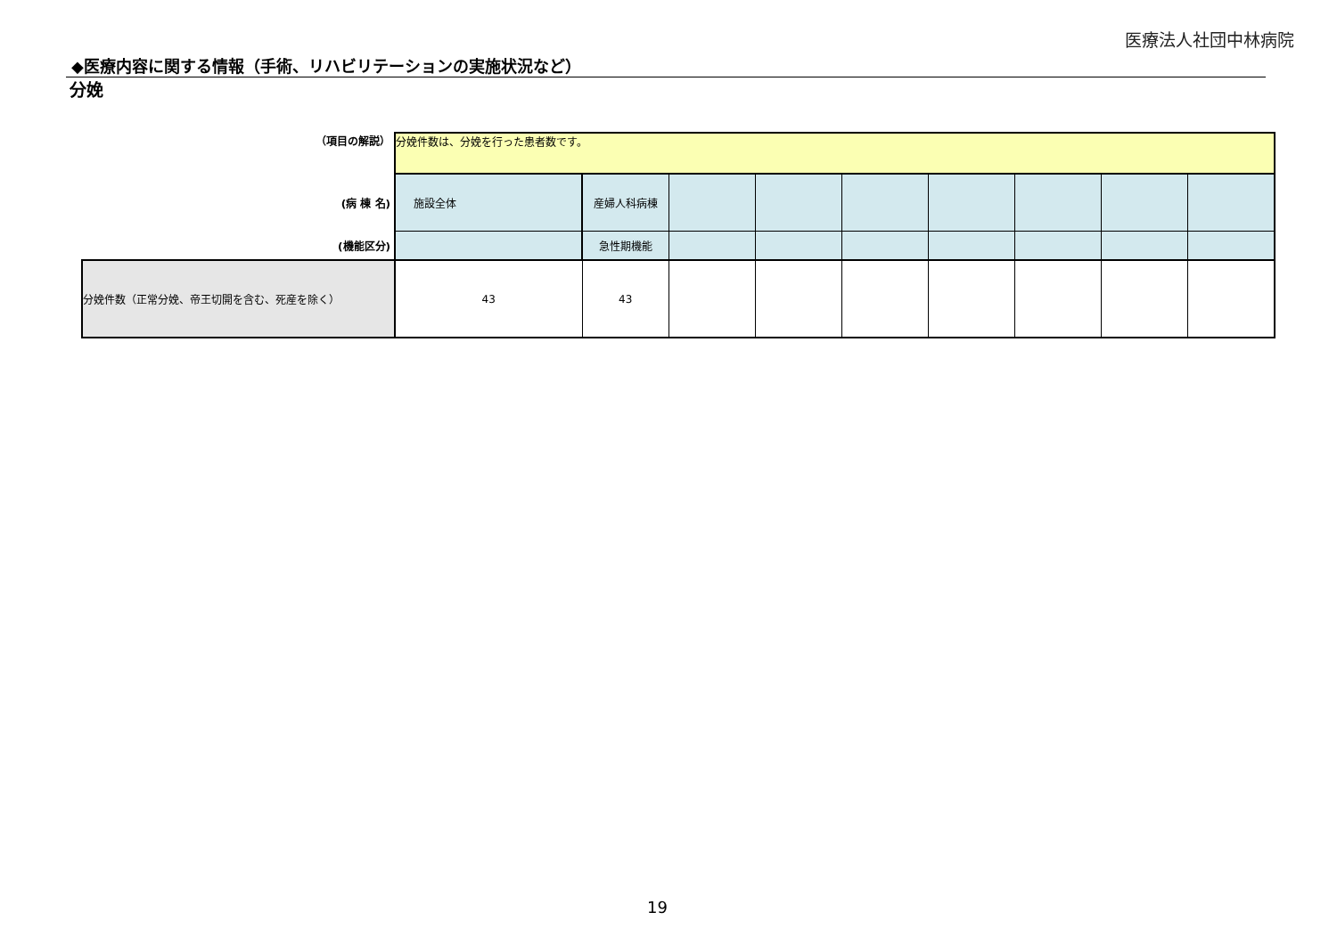医療法人社団中林病院
◆医療内容に関する情報（手術、リハビリテーションの実施状況など）
分娩
| （項目の解説） | 分娩件数は、分娩を行った患者数です。 | | | | | | | | |
| (病 棟 名) | 施設全体 | 産婦人科病棟 | | | | | | | |
| (機能区分) | | 急性期機能 | | | | | | | |
| 分娩件数（正常分娩、帝王切開を含む、死産を除く） | 43 | 43 | | | | | | | |
19